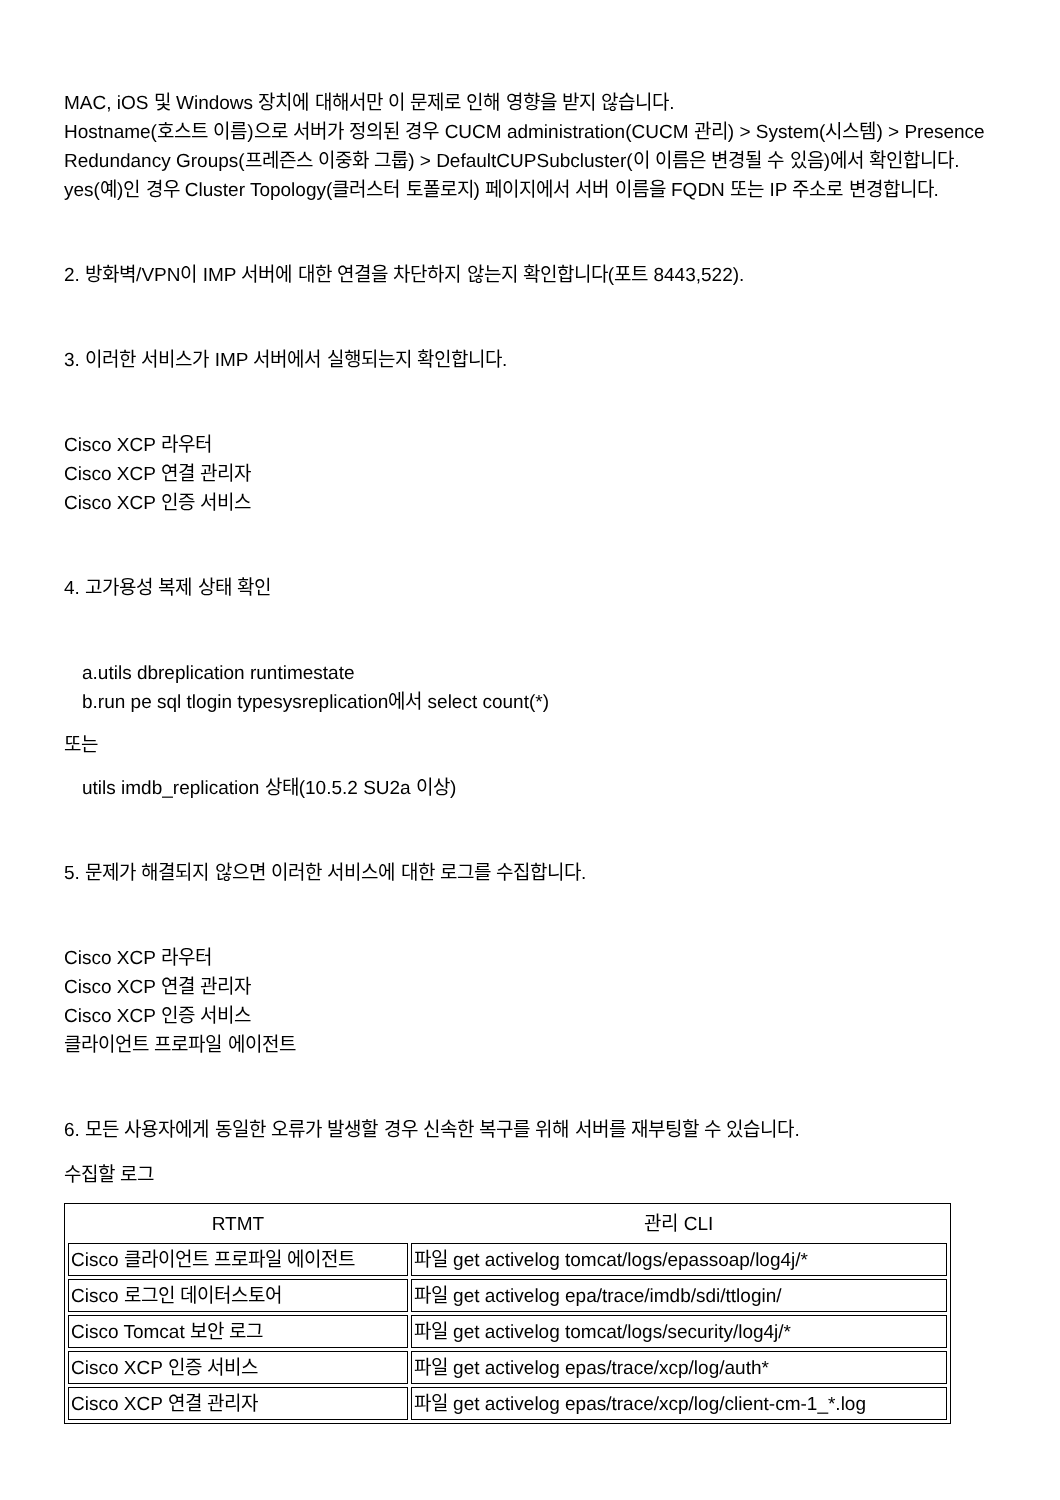MAC, iOS 및 Windows 장치에 대해서만 이 문제로 인해 영향을 받지 않습니다.
Hostname(호스트 이름)으로 서버가 정의된 경우 CUCM administration(CUCM 관리) > System(시스템) > Presence Redundancy Groups(프레즌스 이중화 그룹) > DefaultCUPSubcluster(이 이름은 변경될 수 있음)에서 확인합니다. yes(예)인 경우 Cluster Topology(클러스터 토폴로지) 페이지에서 서버 이름을 FQDN 또는 IP 주소로 변경합니다.
2. 방화벽/VPN이 IMP 서버에 대한 연결을 차단하지 않는지 확인합니다(포트 8443,522).
3. 이러한 서비스가 IMP 서버에서 실행되는지 확인합니다.
Cisco XCP 라우터
Cisco XCP 연결 관리자
Cisco XCP 인증 서비스
4. 고가용성 복제 상태 확인
a.utils dbreplication runtimestate
b.run pe sql tlogin typesysreplication에서 select count(*)
또는
utils imdb_replication 상태(10.5.2 SU2a 이상)
5. 문제가 해결되지 않으면 이러한 서비스에 대한 로그를 수집합니다.
Cisco XCP 라우터
Cisco XCP 연결 관리자
Cisco XCP 인증 서비스
클라이언트 프로파일 에이전트
6. 모든 사용자에게 동일한 오류가 발생할 경우 신속한 복구를 위해 서버를 재부팅할 수 있습니다.
수집할 로그
| RTMT | 관리 CLI |
| --- | --- |
| Cisco 클라이언트 프로파일 에이전트 | 파일 get activelog tomcat/logs/epassoap/log4j/* |
| Cisco 로그인 데이터스토어 | 파일 get activelog epa/trace/imdb/sdi/ttlogin/ |
| Cisco Tomcat 보안 로그 | 파일 get activelog tomcat/logs/security/log4j/* |
| Cisco XCP 인증 서비스 | 파일 get activelog epas/trace/xcp/log/auth* |
| Cisco XCP 연결 관리자 | 파일 get activelog epas/trace/xcp/log/client-cm-1_*.log |